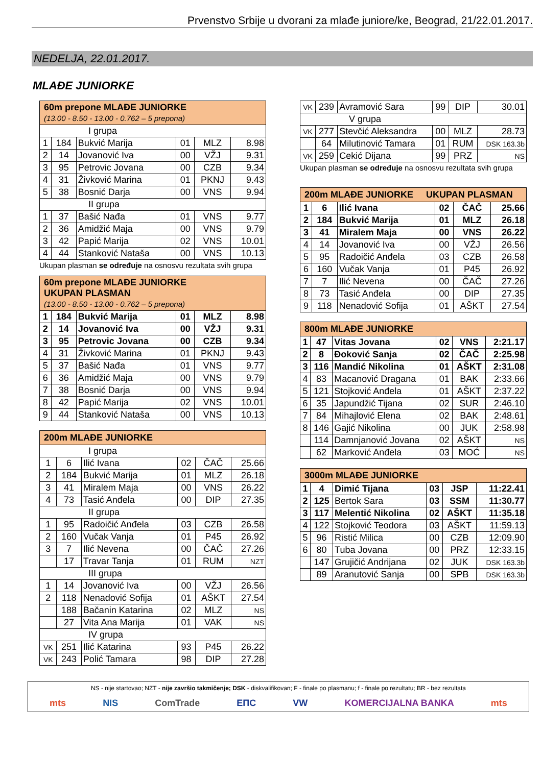Prvenstvo Srbije u dvorani za mlađe juniore/ke, Beograd, 21/22.01.2017.
NEDELJA, 22.01.2017.
MLAĐE JUNIORKE
| 60m prepone MLAĐE JUNIORKE (13.00 - 8.50 - 13.00 - 0.762 – 5 prepona) | | | | | |
| --- | --- | --- | --- | --- | --- |
| I grupa | | | | | |
| 1 | 184 | Bukvić Marija | 01 | MLZ | 8.98 |
| 2 | 14 | Jovanović Iva | 00 | VŽJ | 9.31 |
| 3 | 95 | Petrovic Jovana | 00 | CZB | 9.34 |
| 4 | 31 | Živković Marina | 01 | PKNJ | 9.43 |
| 5 | 38 | Bosnić Darja | 00 | VNS | 9.94 |
| II grupa | | | | | |
| 1 | 37 | Bašić Nađa | 01 | VNS | 9.77 |
| 2 | 36 | Amidžić Maja | 00 | VNS | 9.79 |
| 3 | 42 | Papić Marija | 02 | VNS | 10.01 |
| 4 | 44 | Stanković Nataša | 00 | VNS | 10.13 |
Ukupan plasman se određuje na osnosvu rezultata svih grupa
| 60m prepone MLAĐE JUNIORKE UKUPAN PLASMAN (13.00 - 8.50 - 13.00 - 0.762 – 5 prepona) | | | | | |
| --- | --- | --- | --- | --- | --- |
| 1 | 184 | Bukvić Marija | 01 | MLZ | 8.98 |
| 2 | 14 | Jovanović Iva | 00 | VŽJ | 9.31 |
| 3 | 95 | Petrovic Jovana | 00 | CZB | 9.34 |
| 4 | 31 | Živković Marina | 01 | PKNJ | 9.43 |
| 5 | 37 | Bašić Nađa | 01 | VNS | 9.77 |
| 6 | 36 | Amidžić Maja | 00 | VNS | 9.79 |
| 7 | 38 | Bosnić Darja | 00 | VNS | 9.94 |
| 8 | 42 | Papić Marija | 02 | VNS | 10.01 |
| 9 | 44 | Stanković Nataša | 00 | VNS | 10.13 |
| 200m MLAĐE JUNIORKE | | | | | |
| --- | --- | --- | --- | --- | --- |
| I grupa | | | | | |
| 1 | 6 | Ilić Ivana | 02 | ČAČ | 25.66 |
| 2 | 184 | Bukvić Marija | 01 | MLZ | 26.18 |
| 3 | 41 | Miralem Maja | 00 | VNS | 26.22 |
| 4 | 73 | Tasić Anđela | 00 | DIP | 27.35 |
| II grupa | | | | | |
| 1 | 95 | Radoičić Anđela | 03 | CZB | 26.58 |
| 2 | 160 | Vučak Vanja | 01 | P45 | 26.92 |
| 3 | 7 | Ilić Nevena | 00 | ČAČ | 27.26 |
| | 17 | Travar Tanja | 01 | RUM | NZT |
| III grupa | | | | | |
| 1 | 14 | Jovanović Iva | 00 | VŽJ | 26.56 |
| 2 | 118 | Nenadović Sofija | 01 | AŠKT | 27.54 |
| | 188 | Bačanin Katarina | 02 | MLZ | NS |
| | 27 | Vita Ana Marija | 01 | VAK | NS |
| IV grupa | | | | | |
| VK | 251 | Ilić Katarina | 93 | P45 | 26.22 |
| VK | 243 | Polić Tamara | 98 | DIP | 27.28 |
| VK | 239 | Avramović Sara | 99 | DIP | 30.01 |
| V grupa | | | | | |
| VK | 277 | Stevčić Aleksandra | 00 | MLZ | 28.73 |
| | 64 | Milutinović Tamara | 01 | RUM | DSK 163.3b |
| VK | 259 | Cekić Dijana | 99 | PRZ | NS |
Ukupan plasman se određuje na osnosvu rezultata svih grupa
| 200m MLAĐE JUNIORKE UKUPAN PLASMAN | | | | | |
| --- | --- | --- | --- | --- | --- |
| 1 | 6 | Ilić Ivana | 02 | ČAČ | 25.66 |
| 2 | 184 | Bukvić Marija | 01 | MLZ | 26.18 |
| 3 | 41 | Miralem Maja | 00 | VNS | 26.22 |
| 4 | 14 | Jovanović Iva | 00 | VŽJ | 26.56 |
| 5 | 95 | Radoičić Anđela | 03 | CZB | 26.58 |
| 6 | 160 | Vučak Vanja | 01 | P45 | 26.92 |
| 7 | 7 | Ilić Nevena | 00 | ČAČ | 27.26 |
| 8 | 73 | Tasić Anđela | 00 | DIP | 27.35 |
| 9 | 118 | Nenadović Sofija | 01 | AŠKT | 27.54 |
| 800m MLAĐE JUNIORKE | | | | | |
| --- | --- | --- | --- | --- | --- |
| 1 | 47 | Vitas Jovana | 02 | VNS | 2:21.17 |
| 2 | 8 | Đoković Sanja | 02 | ČAČ | 2:25.98 |
| 3 | 116 | Mandić Nikolina | 01 | AŠKT | 2:31.08 |
| 4 | 83 | Macanović Dragana | 01 | BAK | 2:33.66 |
| 5 | 121 | Stojković Anđela | 01 | AŠKT | 2:37.22 |
| 6 | 35 | Japundžić Tijana | 02 | SUR | 2:46.10 |
| 7 | 84 | Mihajlović Elena | 02 | BAK | 2:48.61 |
| 8 | 146 | Gajić Nikolina | 00 | JUK | 2:58.98 |
| | 114 | Damnjanović Jovana | 02 | AŠKT | NS |
| | 62 | Marković Anđela | 03 | MOĆ | NS |
| 3000m MLAĐE JUNIORKE | | | | | |
| --- | --- | --- | --- | --- | --- |
| 1 | 4 | Dimić Tijana | 03 | JSP | 11:22.41 |
| 2 | 125 | Bertok Sara | 03 | SSM | 11:30.77 |
| 3 | 117 | Melentić Nikolina | 02 | AŠKT | 11:35.18 |
| 4 | 122 | Stojković Teodora | 03 | AŠKT | 11:59.13 |
| 5 | 96 | Ristić Milica | 00 | CZB | 12:09.90 |
| 6 | 80 | Tuba Jovana | 00 | PRZ | 12:33.15 |
| | 147 | Grujičić Andrijana | 02 | JUK | DSK 163.3b |
| | 89 | Aranutović Sanja | 00 | SPB | DSK 163.3b |
NS - nije startovao; NZT - nije završio takmičenje; DSK - diskvalifikovan; F - finale po plasmanu; f - finale po rezultatu; BR - bez rezultata
mts NIS ComTrade ЕПС VW KOMERCIJALNA BANKA mts